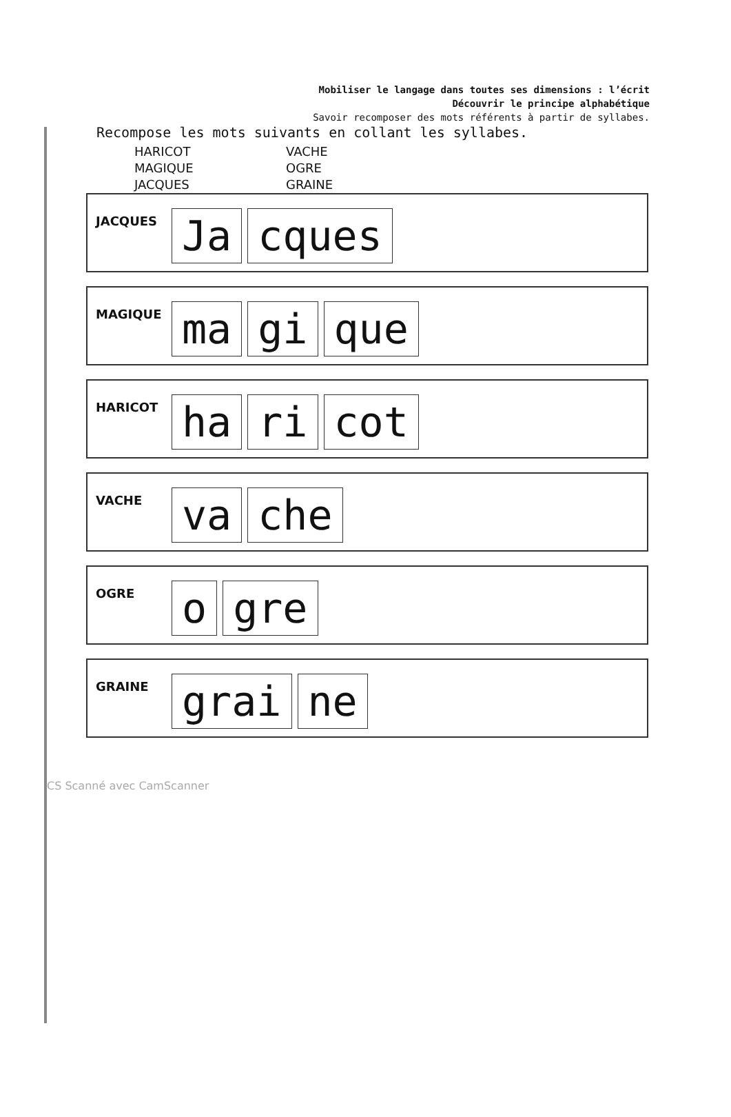Mobiliser le langage dans toutes ses dimensions : l’écrit
Découvrir le principe alphabétique
Savoir recomposer des mots référents à partir de syllabes.
Recompose les mots suivants en collant les syllabes.
HARICOT
MAGIQUE
JACQUES
VACHE
OGRE
GRAINE
JACQUES
Ja cques
MAGIQUE
ma gi que
HARICOT
ha ri cot
VACHE
va che
OGRE
ogre
GRAINE
grai ne
CS Scanné avec CamScanner